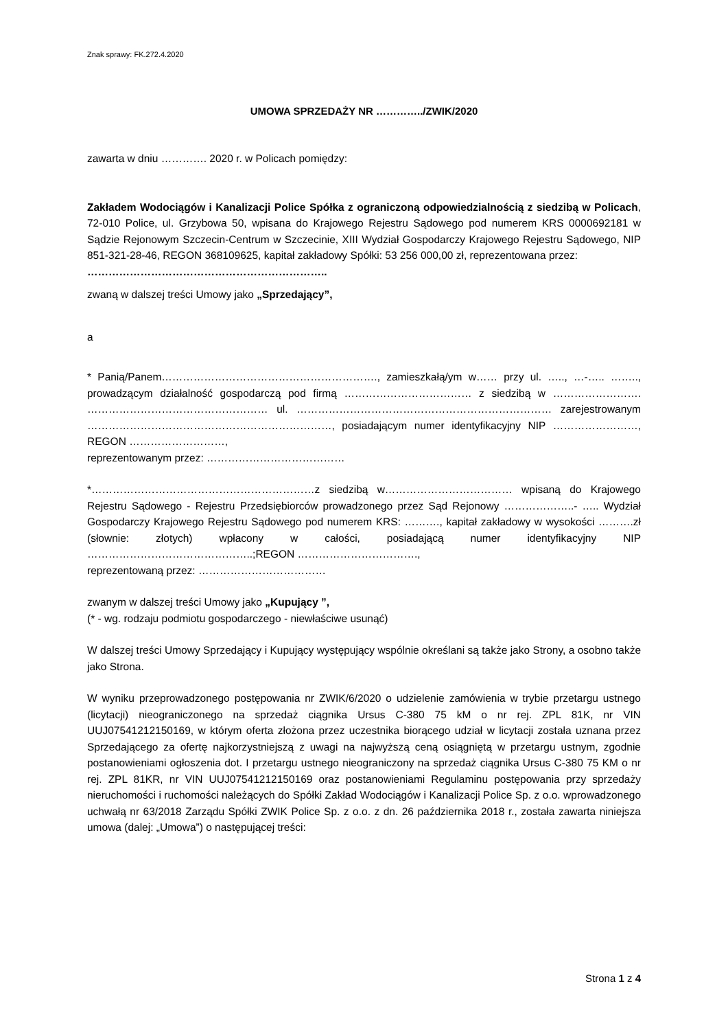Znak sprawy: FK.272.4.2020
UMOWA SPRZEDAŻY NR …………../ZWIK/2020
zawarta w dniu …………. 2020 r. w Policach pomiędzy:
Zakładem Wodociągów i Kanalizacji Police Spółka z ograniczoną odpowiedzialnością z siedzibą w Policach, 72-010 Police, ul. Grzybowa 50, wpisana do Krajowego Rejestru Sądowego pod numerem KRS 0000692181 w Sądzie Rejonowym Szczecin-Centrum w Szczecinie, XIII Wydział Gospodarczy Krajowego Rejestru Sądowego, NIP 851-321-28-46, REGON 368109625, kapitał zakładowy Spółki: 53 256 000,00 zł, reprezentowana przez:
…………………………………………………………..
zwaną w dalszej treści Umowy jako „Sprzedający”,
a
* Panią/Panem……………………………………………………., zamieszkałą/ym w…… przy ul. ….., …-….. …….., prowadzącym działalność gospodarczą pod firmą ……………………………… z siedzibą w ……………………. …………………………………………… ul. ……………………………………………………………… zarejestrowanym ……………………………………………………………, posiadającym numer identyfikacyjny NIP ……………………, REGON ………………………,
reprezentowanym przez: …………………………………
*………………………………………………………z siedzibą w……………………………… wpisaną do Krajowego Rejestru Sądowego - Rejestru Przedsiębiorców prowadzonego przez Sąd Rejonowy ………………..- ….. Wydział Gospodarczy Krajowego Rejestru Sądowego pod numerem KRS: ………., kapitał zakładowy w wysokości ……….zł (słownie: złotych) wpłacony w całości, posiadającą numer identyfikacyjny NIP ………………………………………..;REGON …………………………….,
reprezentowaną przez: ………………………………
zwanym w dalszej treści Umowy jako „Kupujący ”,
(* - wg. rodzaju podmiotu gospodarczego - niewłaściwe usunąć)
W dalszej treści Umowy Sprzedający i Kupujący występujący wspólnie określani są także jako Strony, a osobno także jako Strona.
W wyniku przeprowadzonego postępowania nr ZWIK/6/2020 o udzielenie zamówienia w trybie przetargu ustnego (licytacji) nieograniczonego na sprzedaż ciągnika Ursus C-380 75 kM o nr rej. ZPL 81K, nr VIN UUJ07541212150169, w którym oferta złożona przez uczestnika biorącego udział w licytacji została uznana przez Sprzedającego za ofertę najkorzystniejszą z uwagi na najwyższą ceną osiągniętą w przetargu ustnym, zgodnie postanowieniami ogłoszenia dot. I przetargu ustnego nieograniczony na sprzedaż ciągnika Ursus C-380 75 KM o nr rej. ZPL 81KR, nr VIN UUJ07541212150169 oraz postanowieniami Regulaminu postępowania przy sprzedaży nieruchomości i ruchomości należących do Spółki Zakład Wodociągów i Kanalizacji Police Sp. z o.o. wprowadzonego uchwałą nr 63/2018 Zarządu Spółki ZWIK Police Sp. z o.o. z dn. 26 października 2018 r., została zawarta niniejsza umowa (dalej: „Umowa”) o następującej treści:
Strona 1 z 4